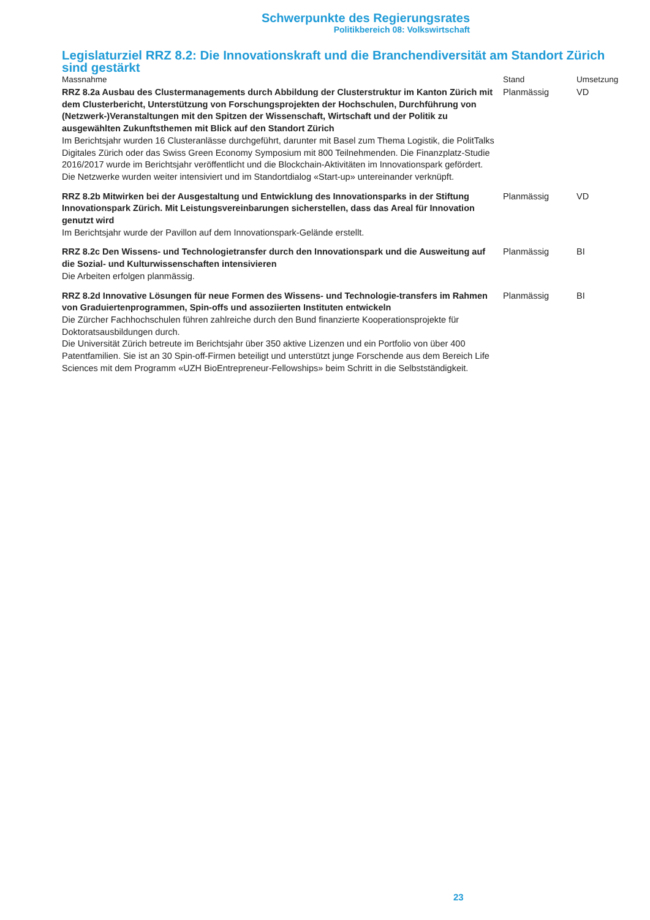Schwerpunkte des Regierungsrates
Politikbereich 08: Volkswirtschaft
Legislaturziel RRZ 8.2: Die Innovationskraft und die Branchendiversität am Standort Zürich sind gestärkt
| Massnahme | Stand | Umsetzung |
| --- | --- | --- |
| RRZ 8.2a Ausbau des Clustermanagements durch Abbildung der Clusterstruktur im Kanton Zürich mit dem Clusterbericht, Unterstützung von Forschungsprojekten der Hochschulen, Durchführung von (Netzwerk-)Veranstaltungen mit den Spitzen der Wissenschaft, Wirtschaft und der Politik zu ausgewählten Zukunftsthemen mit Blick auf den Standort Zürich Im Berichtsjahr wurden 16 Clusteranlässe durchgeführt, darunter mit Basel zum Thema Logistik, die PolitTalks Digitales Zürich oder das Swiss Green Economy Symposium mit 800 Teilnehmenden. Die Finanzplatz-Studie 2016/2017 wurde im Berichtsjahr veröffentlicht und die Blockchain-Aktivitäten im Innovationspark gefördert. Die Netzwerke wurden weiter intensiviert und im Standortdialog «Start-up» untereinander verknüpft. | Planmässig | VD |
| RRZ 8.2b Mitwirken bei der Ausgestaltung und Entwicklung des Innovationsparks in der Stiftung Innovationspark Zürich. Mit Leistungsvereinbarungen sicherstellen, dass das Areal für Innovation genutzt wird Im Berichtsjahr wurde der Pavillon auf dem Innovationspark-Gelände erstellt. | Planmässig | VD |
| RRZ 8.2c Den Wissens- und Technologietransfer durch den Innovationspark und die Ausweitung auf die Sozial- und Kulturwissenschaften intensivieren Die Arbeiten erfolgen planmässig. | Planmässig | BI |
| RRZ 8.2d Innovative Lösungen für neue Formen des Wissens- und Technologie-transfers im Rahmen von Graduiertenprogrammen, Spin-offs und assoziierten Instituten entwickeln Die Zürcher Fachhochschulen führen zahlreiche durch den Bund finanzierte Kooperationsprojekte für Doktoratsausbildungen durch. Die Universität Zürich betreute im Berichtsjahr über 350 aktive Lizenzen und ein Portfolio von über 400 Patentfamilien. Sie ist an 30 Spin-off-Firmen beteiligt und unterstützt junge Forschende aus dem Bereich Life Sciences mit dem Programm «UZH BioEntrepreneur-Fellowships» beim Schritt in die Selbstständigkeit. | Planmässig | BI |
23